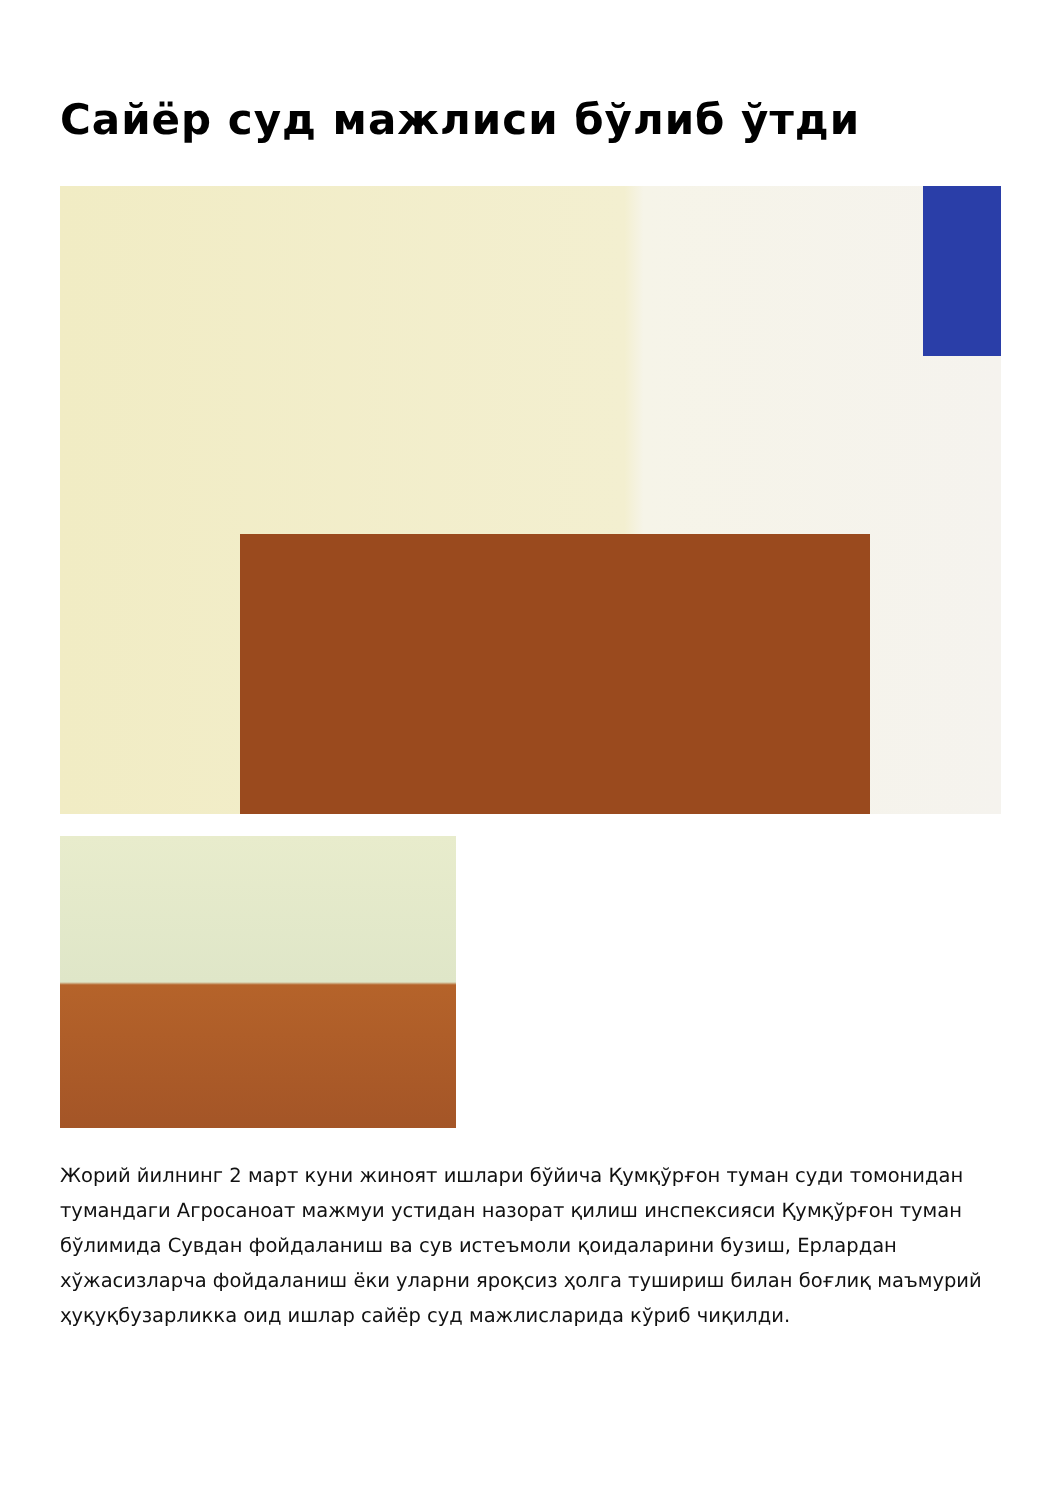Сайёр суд мажлиси бўлиб ўтди
Жорий йилнинг 2 март куни жиноят ишлари бўйича Қумқўрғон туман суди томонидан тумандаги Агросаноат мажмуи устидан назорат қилиш инспексияси Қумқўрғон туман бўлимида Сувдан фойдаланиш ва сув истеъмоли қоидаларини бузиш, Ерлардан хўжасизларча фойдаланиш ёки уларни яроқсиз ҳолга тушириш билан боғлиқ маъмурий ҳуқуқбузарликка оид ишлар сайёр суд мажлисларида кўриб чиқилди.